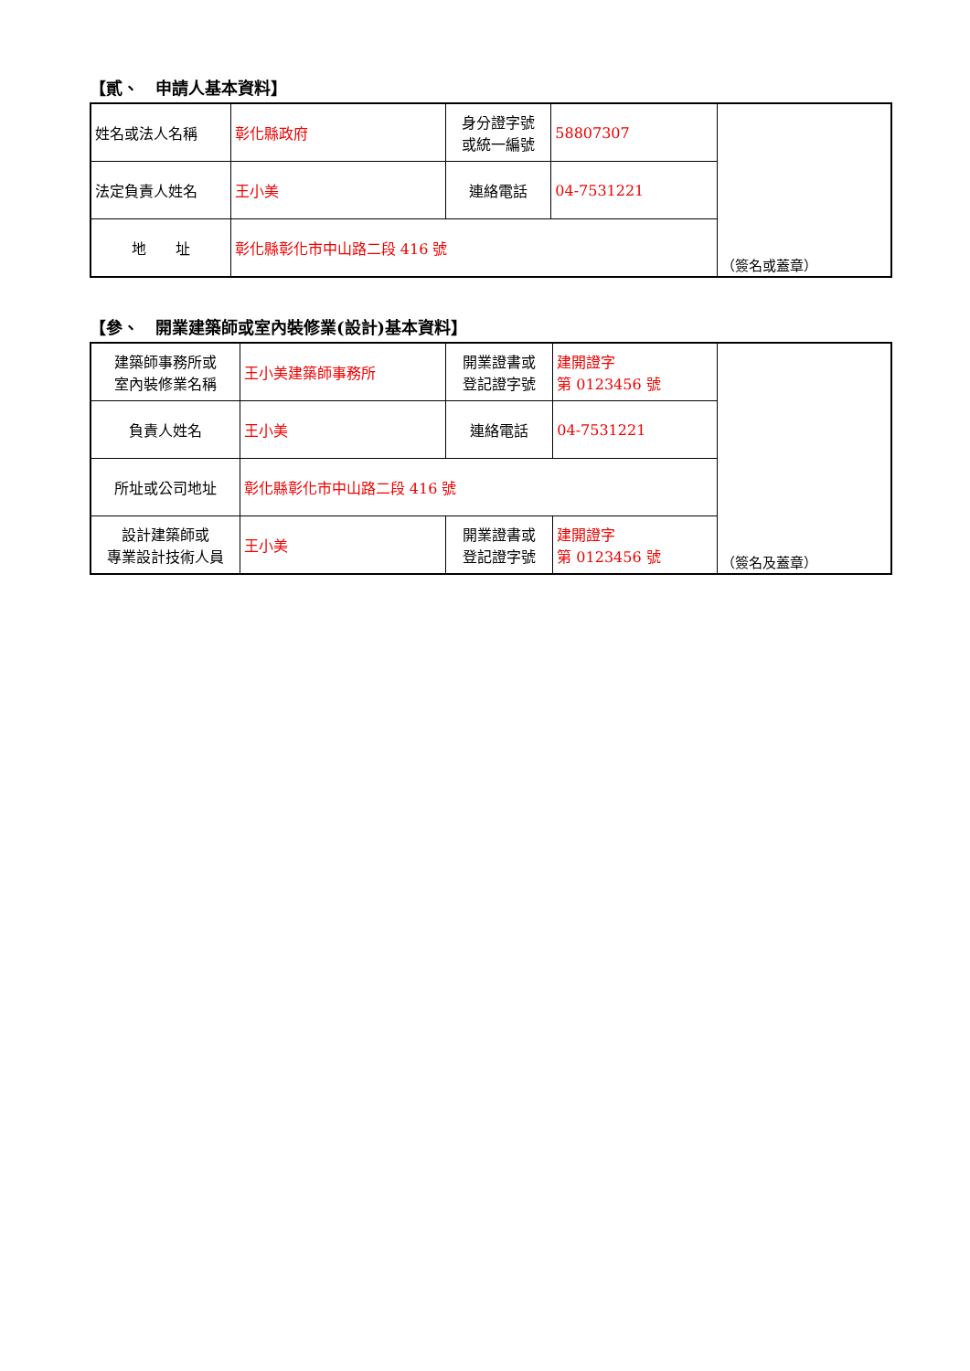【貳、　申請人基本資料】
| 姓名或法人名稱 | 彰化縣政府 | 身分證字號 或統一編號 | 58807307 | （簽名或蓋章） |
| 法定負責人姓名 | 王小美 | 連絡電話 | 04-7531221 | |
| 地 址 | 彰化縣彰化市中山路二段 416 號 | | | |
【參、　開業建築師或室內裝修業(設計)基本資料】
| 建築師事務所或 室內裝修業名稱 | 王小美建築師事務所 | 開業證書或 登記證字號 | 建開證字 第 0123456 號 | （簽名及蓋章） |
| 負責人姓名 | 王小美 | 連絡電話 | 04-7531221 | |
| 所址或公司地址 | 彰化縣彰化市中山路二段 416 號 | | | |
| 設計建築師或 專業設計技術人員 | 王小美 | 開業證書或 登記證字號 | 建開證字 第 0123456 號 | |